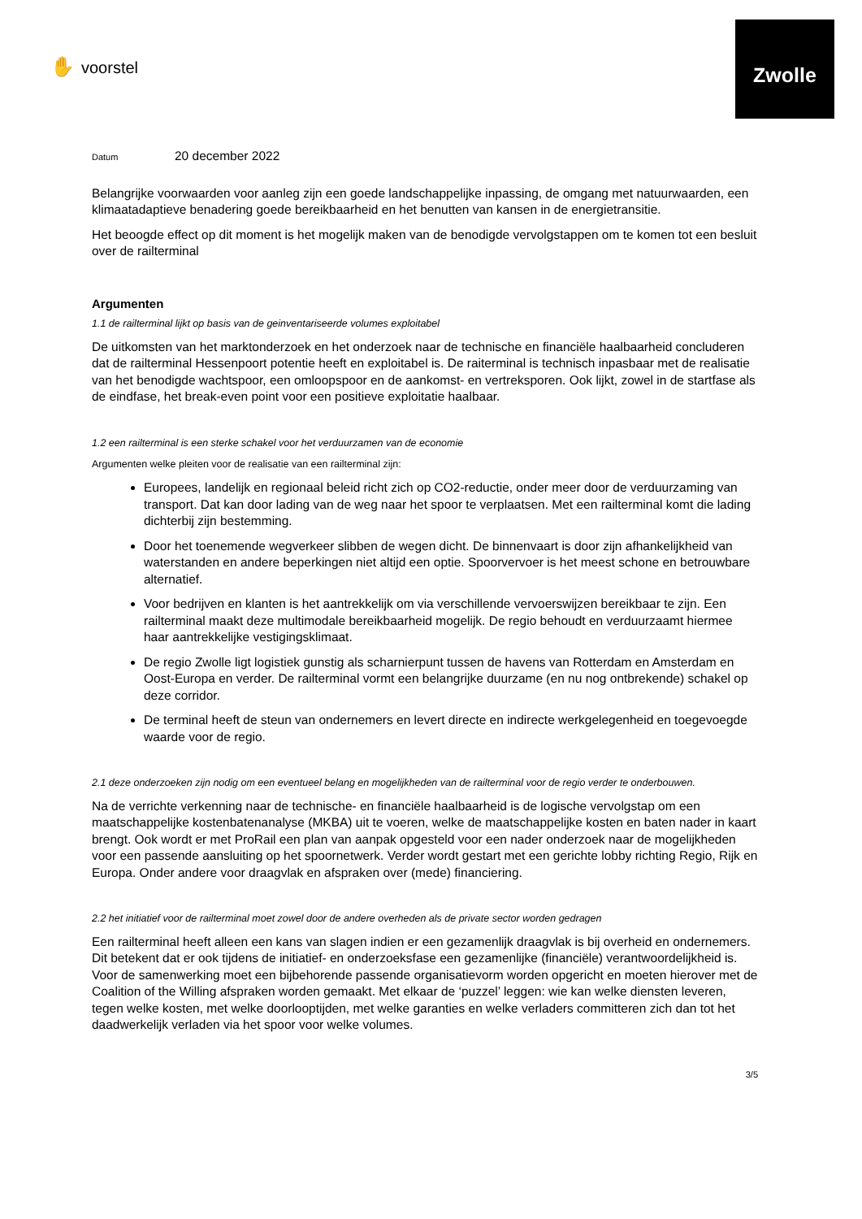Zwolle
✋ voorstel
Datum 20 december 2022
Belangrijke voorwaarden voor aanleg zijn een goede landschappelijke inpassing, de omgang met natuurwaarden, een klimaatadaptieve benadering goede bereikbaarheid en het benutten van kansen in de energietransitie.
Het beoogde effect op dit moment is het mogelijk maken van de benodigde vervolgstappen om te komen tot een besluit over de railterminal
Argumenten
1.1 de railterminal lijkt op basis van de geinventariseerde volumes exploitabel
De uitkomsten van het marktonderzoek en het onderzoek naar de technische en financiële haalbaarheid concluderen dat de railterminal Hessenpoort potentie heeft en exploitabel is. De raiterminal is technisch inpasbaar met de realisatie van het benodigde wachtspoor, een omloopspoor en de aankomst- en vertreksporen. Ook lijkt, zowel in de startfase als de eindfase, het break-even point voor een positieve exploitatie haalbaar.
1.2 een railterminal is een sterke schakel voor het verduurzamen van de economie
Argumenten welke pleiten voor de realisatie van een railterminal zijn:
Europees, landelijk en regionaal beleid richt zich op CO2-reductie, onder meer door de verduurzaming van transport. Dat kan door lading van de weg naar het spoor te verplaatsen. Met een railterminal komt die lading dichterbij zijn bestemming.
Door het toenemende wegverkeer slibben de wegen dicht. De binnenvaart is door zijn afhankelijkheid van waterstanden en andere beperkingen niet altijd een optie. Spoorvervoer is het meest schone en betrouwbare alternatief.
Voor bedrijven en klanten is het aantrekkelijk om via verschillende vervoerswijzen bereikbaar te zijn. Een railterminal maakt deze multimodale bereikbaarheid mogelijk. De regio behoudt en verduurzaamt hiermee haar aantrekkelijke vestigingsklimaat.
De regio Zwolle ligt logistiek gunstig als scharnierpunt tussen de havens van Rotterdam en Amsterdam en Oost-Europa en verder. De railterminal vormt een belangrijke duurzame (en nu nog ontbrekende) schakel op deze corridor.
De terminal heeft de steun van ondernemers en levert directe en indirecte werkgelegenheid en toegevoegde waarde voor de regio.
2.1 deze onderzoeken zijn nodig om een eventueel belang en mogelijkheden van de railterminal voor de regio verder te onderbouwen.
Na de verrichte verkenning naar de technische- en financiële haalbaarheid is de logische vervolgstap om een maatschappelijke kostenbatenanalyse (MKBA) uit te voeren, welke de maatschappelijke kosten en baten nader in kaart brengt. Ook wordt er met ProRail een plan van aanpak opgesteld voor een nader onderzoek naar de mogelijkheden voor een passende aansluiting op het spoornetwerk. Verder wordt gestart met een gerichte lobby richting Regio, Rijk en Europa. Onder andere voor draagvlak en afspraken over (mede) financiering.
2.2 het initiatief voor de railterminal moet zowel door de andere overheden als de private sector worden gedragen
Een railterminal heeft alleen een kans van slagen indien er een gezamenlijk draagvlak is bij overheid en ondernemers. Dit betekent dat er ook tijdens de initiatief- en onderzoeksfase een gezamenlijke (financiële) verantwoordelijkheid is. Voor de samenwerking moet een bijbehorende passende organisatievorm worden opgericht en moeten hierover met de Coalition of the Willing afspraken worden gemaakt. Met elkaar de ‘puzzel’ leggen: wie kan welke diensten leveren, tegen welke kosten, met welke doorlooptijden, met welke garanties en welke verladers committeren zich dan tot het daadwerkelijk verladen via het spoor voor welke volumes.
3/5